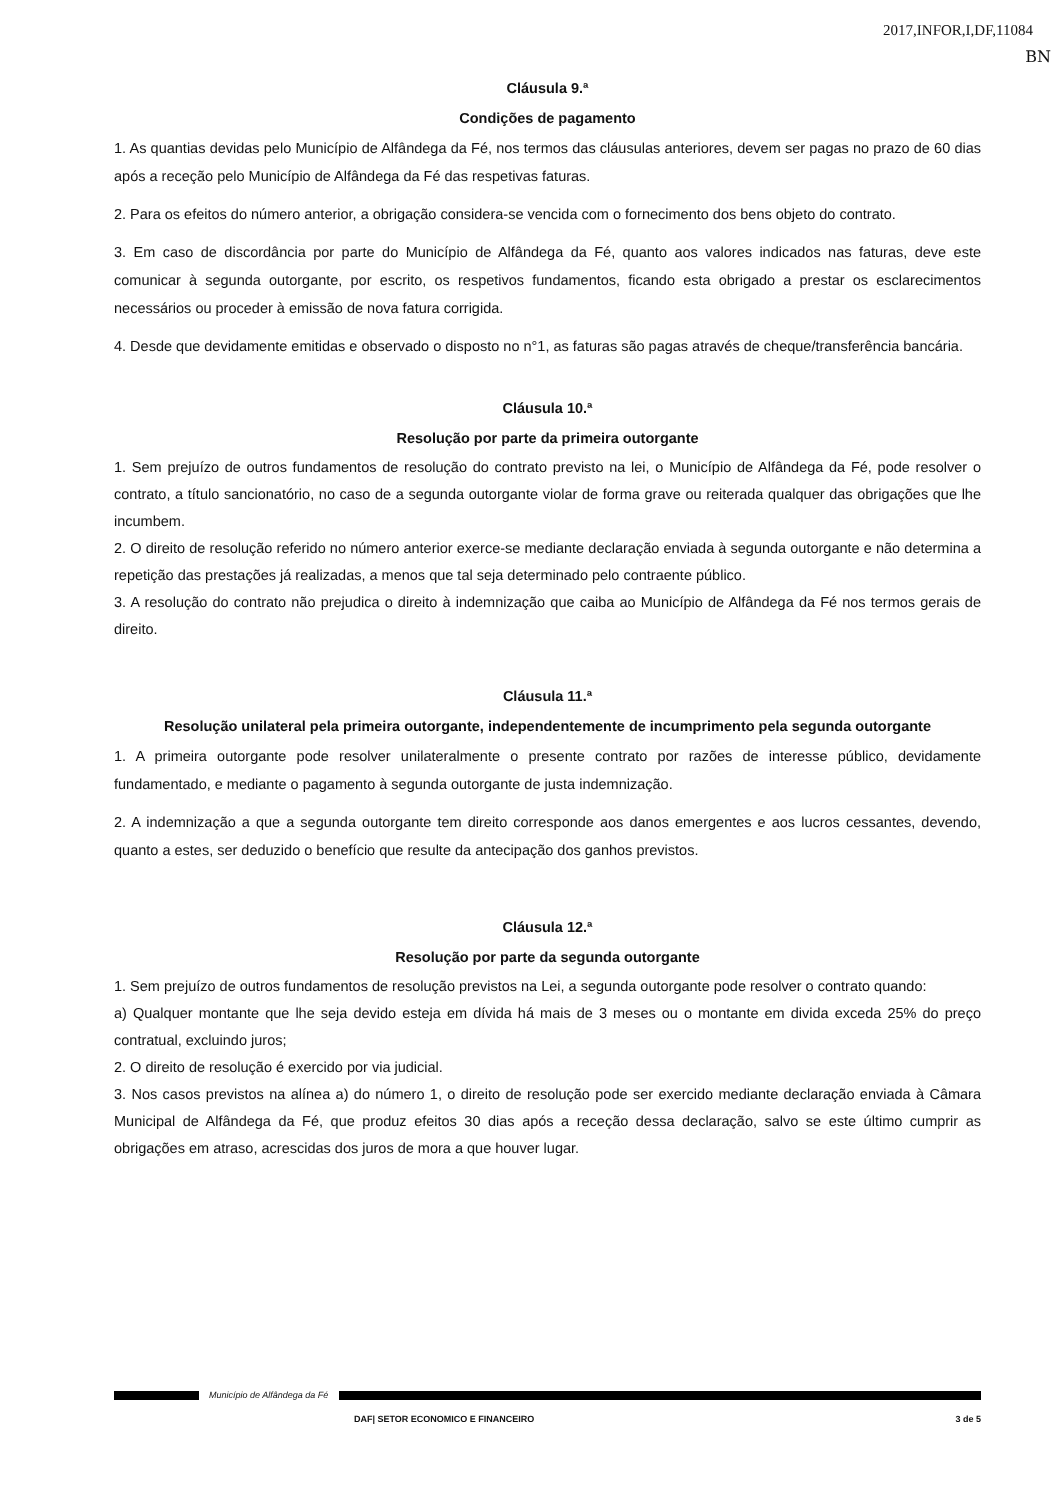2017,INFOR,I,DF,11084
BN
Cláusula 9.ª
Condições de pagamento
1. As quantias devidas pelo Município de Alfândega da Fé, nos termos das cláusulas anteriores, devem ser pagas no prazo de 60 dias após a receção pelo Município de Alfândega da Fé das respetivas faturas.
2. Para os efeitos do número anterior, a obrigação considera-se vencida com o fornecimento dos bens objeto do contrato.
3. Em caso de discordância por parte do Município de Alfândega da Fé, quanto aos valores indicados nas faturas, deve este comunicar à segunda outorgante, por escrito, os respetivos fundamentos, ficando esta obrigado a prestar os esclarecimentos necessários ou proceder à emissão de nova fatura corrigida.
4. Desde que devidamente emitidas e observado o disposto no n°1, as faturas são pagas através de cheque/transferência bancária.
Cláusula 10.ª
Resolução por parte da primeira outorgante
1. Sem prejuízo de outros fundamentos de resolução do contrato previsto na lei, o Município de Alfândega da Fé, pode resolver o contrato, a título sancionatório, no caso de a segunda outorgante violar de forma grave ou reiterada qualquer das obrigações que lhe incumbem.
2. O direito de resolução referido no número anterior exerce-se mediante declaração enviada à segunda outorgante e não determina a repetição das prestações já realizadas, a menos que tal seja determinado pelo contraente público.
3. A resolução do contrato não prejudica o direito à indemnização que caiba ao Município de Alfândega da Fé nos termos gerais de direito.
Cláusula 11.ª
Resolução unilateral pela primeira outorgante, independentemente de incumprimento pela segunda outorgante
1. A primeira outorgante pode resolver unilateralmente o presente contrato por razões de interesse público, devidamente fundamentado, e mediante o pagamento à segunda outorgante de justa indemnização.
2. A indemnização a que a segunda outorgante tem direito corresponde aos danos emergentes e aos lucros cessantes, devendo, quanto a estes, ser deduzido o benefício que resulte da antecipação dos ganhos previstos.
Cláusula 12.ª
Resolução por parte da segunda outorgante
1. Sem prejuízo de outros fundamentos de resolução previstos na Lei, a segunda outorgante pode resolver o contrato quando:
a) Qualquer montante que lhe seja devido esteja em dívida há mais de 3 meses ou o montante em divida exceda 25% do preço contratual, excluindo juros;
2. O direito de resolução é exercido por via judicial.
3. Nos casos previstos na alínea a) do número 1, o direito de resolução pode ser exercido mediante declaração enviada à Câmara Municipal de Alfândega da Fé, que produz efeitos 30 dias após a receção dessa declaração, salvo se este último cumprir as obrigações em atraso, acrescidas dos juros de mora a que houver lugar.
Município de Alfândega da Fé
DAF| SETOR ECONOMICO E FINANCEIRO 3 de 5